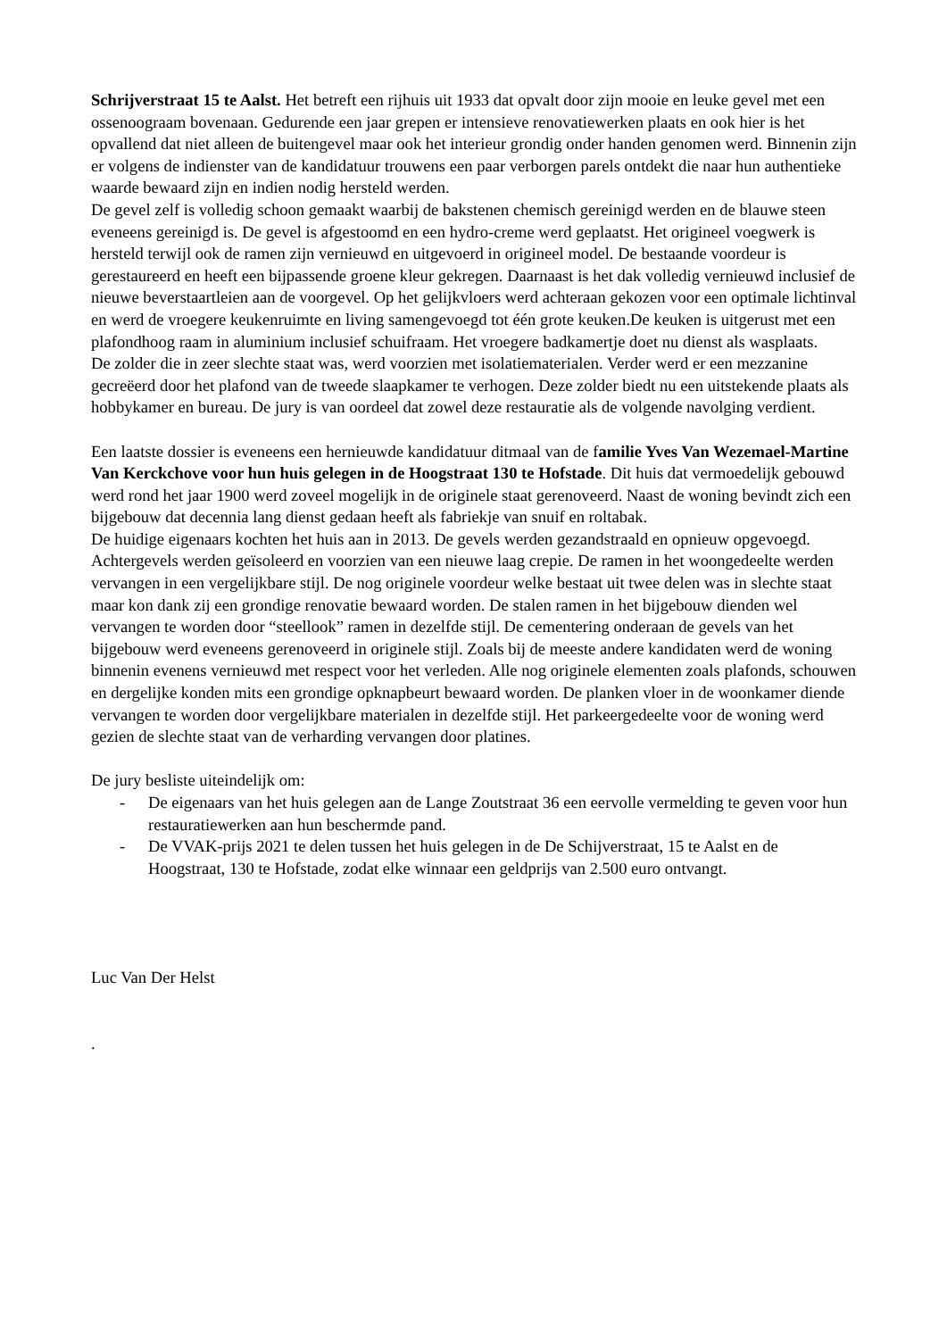Schrijverstraat 15 te Aalst. Het betreft een rijhuis uit 1933 dat opvalt door zijn mooie en leuke gevel met een ossenoograam bovenaan. Gedurende een jaar grepen er intensieve renovatiewerken plaats en ook hier is het opvallend dat niet alleen de buitengevel maar ook het interieur grondig onder handen genomen werd. Binnenin zijn er volgens de indienster van de kandidatuur trouwens een paar verborgen parels ontdekt die naar hun authentieke waarde bewaard zijn en indien nodig hersteld werden.
De gevel zelf is volledig schoon gemaakt waarbij de bakstenen chemisch gereinigd werden en de blauwe steen eveneens gereinigd is. De gevel is afgestoomd en een hydro-creme werd geplaatst. Het origineel voegwerk is hersteld terwijl ook de ramen zijn vernieuwd en uitgevoerd in origineel model. De bestaande voordeur is gerestaureerd en heeft een bijpassende groene kleur gekregen. Daarnaast is het dak volledig vernieuwd inclusief de nieuwe beverstaartleien aan de voorgevel. Op het gelijkvloers werd achteraan gekozen voor een optimale lichtinval en werd de vroegere keukenruimte en living samengevoegd tot één grote keuken.De keuken is uitgerust met een plafondhoog raam in aluminium inclusief schuifraam. Het vroegere badkamertje doet nu dienst als wasplaats.
De zolder die in zeer slechte staat was, werd voorzien met isolatiematerialen. Verder werd er een mezzanine gecreëerd door het plafond van de tweede slaapkamer te verhogen. Deze zolder biedt nu een uitstekende plaats als hobbykamer en bureau. De jury is van oordeel dat zowel deze restauratie als de volgende navolging verdient.
Een laatste dossier is eveneens een hernieuwde kandidatuur ditmaal van de familie Yves Van Wezemael-Martine Van Kerckchove voor hun huis gelegen in de Hoogstraat 130 te Hofstade. Dit huis dat vermoedelijk gebouwd werd rond het jaar 1900 werd zoveel mogelijk in de originele staat gerenoveerd. Naast de woning bevindt zich een bijgebouw dat decennia lang dienst gedaan heeft als fabriekje van snuif en roltabak.
De huidige eigenaars kochten het huis aan in 2013. De gevels werden gezandstraald en opnieuw opgevoegd. Achtergevels werden geïsoleerd en voorzien van een nieuwe laag crepie. De ramen in het woongedeelte werden vervangen in een vergelijkbare stijl. De nog originele voordeur welke bestaat uit twee delen was in slechte staat maar kon dank zij een grondige renovatie bewaard worden. De stalen ramen in het bijgebouw dienden wel vervangen te worden door “steellook” ramen in dezelfde stijl. De cementering onderaan de gevels van het bijgebouw werd eveneens gerenoveerd in originele stijl. Zoals bij de meeste andere kandidaten werd de woning binnenin evenens vernieuwd met respect voor het verleden. Alle nog originele elementen zoals plafonds, schouwen en dergelijke konden mits een grondige opknapbeurt bewaard worden. De planken vloer in de woonkamer diende vervangen te worden door vergelijkbare materialen in dezelfde stijl. Het parkeergedeelte voor de woning werd gezien de slechte staat van de verharding vervangen door platines.
De jury besliste uiteindelijk om:
- De eigenaars van het huis gelegen aan de Lange Zoutstraat 36 een eervolle vermelding te geven voor hun restauratiewerken aan hun beschermde pand.
- De VVAK-prijs 2021 te delen tussen het huis gelegen in de De Schijverstraat, 15 te Aalst en de Hoogstraat, 130 te Hofstade, zodat elke winnaar een geldprijs van 2.500 euro ontvangt.
Luc Van Der Helst
.